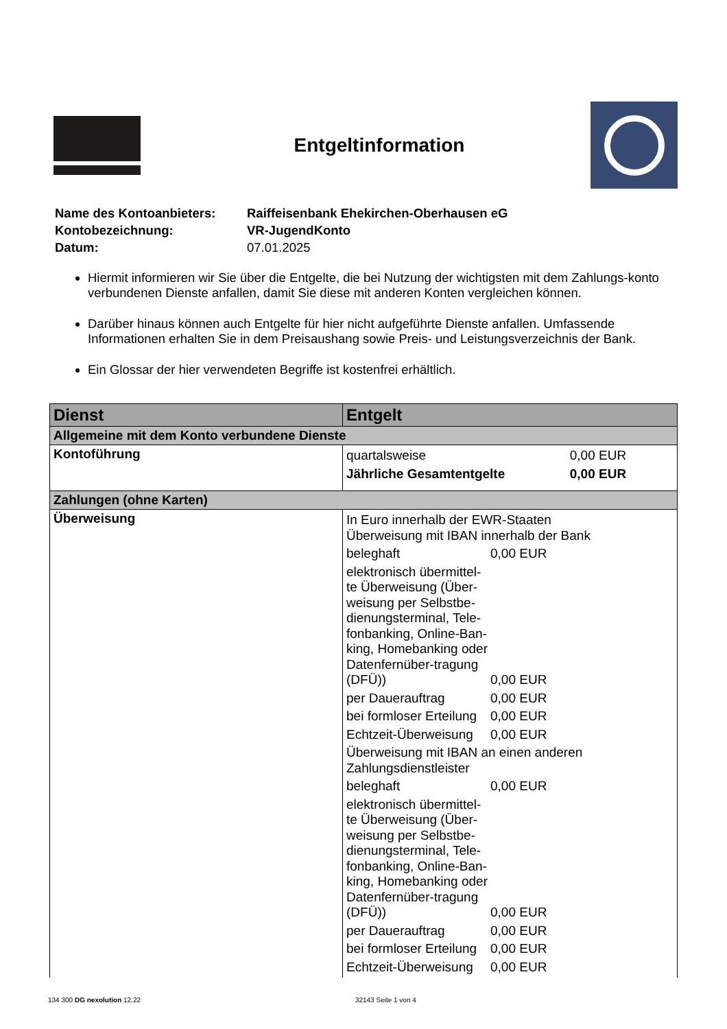Entgeltinformation
| Name des Kontoanbieters: | Raiffeisenbank Ehekirchen-Oberhausen eG |
| Kontobezeichnung: | VR-JugendKonto |
| Datum: | 07.01.2025 |
Hiermit informieren wir Sie über die Entgelte, die bei Nutzung der wichtigsten mit dem Zahlungs-konto verbundenen Dienste anfallen, damit Sie diese mit anderen Konten vergleichen können.
Darüber hinaus können auch Entgelte für hier nicht aufgeführte Dienste anfallen. Umfassende Informationen erhalten Sie in dem Preisaushang sowie Preis- und Leistungsverzeichnis der Bank.
Ein Glossar der hier verwendeten Begriffe ist kostenfrei erhältlich.
| Dienst | Entgelt |
| --- | --- |
| Allgemeine mit dem Konto verbundene Dienste | |
| Kontoführung | / quartalsweise / 0,00 EUR / / Jährliche Gesamtentgelte / 0,00 EUR / |
| Zahlungen (ohne Karten) | |
| Überweisung | / In Euro innerhalb der EWR-Staaten Überweisung mit IBAN innerhalb der Bank / / / / beleghaft / / 0,00 EUR / / elektronisch übermittel-te Überweisung (Über-weisung per Selbstbe-dienungsterminal, Tele-fonbanking, Online-Ban-king, Homebanking oder Datenfernüber-tragung (DFÜ)) / / 0,00 EUR / / per Dauerauftrag / / 0,00 EUR / / bei formloser Erteilung / / 0,00 EUR / / Echtzeit-Überweisung / / 0,00 EUR / / Überweisung mit IBAN an einen anderen Zahlungsdienstleister / / / / beleghaft / / 0,00 EUR / / elektronisch übermittel-te Überweisung (Über-weisung per Selbstbe-dienungsterminal, Tele-fonbanking, Online-Ban-king, Homebanking oder Datenfernüber-tragung (DFÜ)) / / 0,00 EUR / / per Dauerauftrag / / 0,00 EUR / / bei formloser Erteilung / / 0,00 EUR / / Echtzeit-Überweisung / / 0,00 EUR / |
134 300 DG nexolution 12.22 32143 Seite 1 von 4